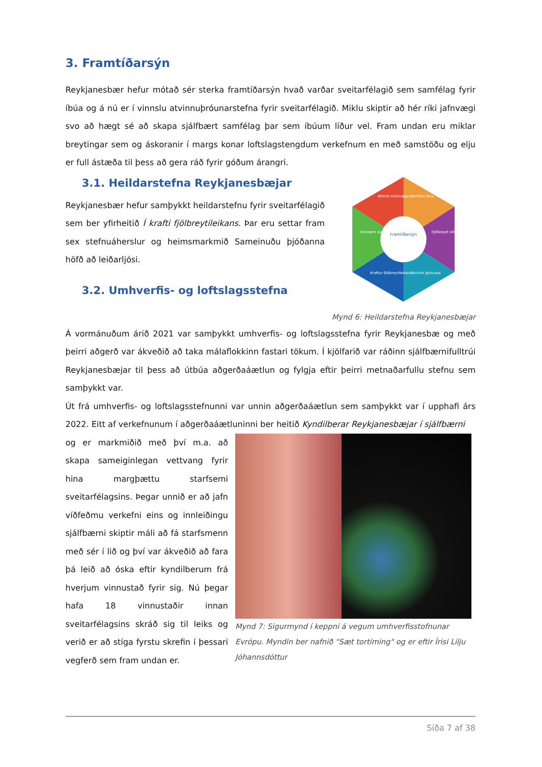3. Framtíðarsýn
Reykjanesbær hefur mótað sér sterka framtíðarsýn hvað varðar sveitarfélagið sem samfélag fyrir íbúa og á nú er í vinnslu atvinnuþróunarstefna fyrir sveitarfélagið. Miklu skiptir að hér ríki jafnvægi svo að hægt sé að skapa sjálfbært samfélag þar sem íbúum líður vel. Fram undan eru miklar breytingar sem og áskoranir í margs konar loftslagstengdum verkefnum en með samstöðu og elju er full ástæða til þess að gera ráð fyrir góðum árangri.
3.1. Heildarstefna Reykjanesbæjar
Reykjanesbær hefur samþykkt heildarstefnu fyrir sveitarfélagið sem ber yfirheitið Í krafti fjölbreytileikans. Þar eru settar fram sex stefnuáherslur og heimsmarkmið Sameinuðu þjóðanna höfð að leiðarljósi.
3.2. Umhverfis- og loftslagsstefna
Framtíðarsýn
Börnin mikilvægust
Vellíðan íbúa
Fjölbreytt störf
Skilvirk þjónusta
Kraftur fjölbreytileikans
Vistvænt samfélag
Mynd 6: Heildarstefna Reykjanesbæjar
Á vormánuðum árið 2021 var samþykkt umhverfis- og loftslagsstefna fyrir Reykjanesbæ og með þeirri aðgerð var ákveðið að taka málaflokkinn fastari tökum. Í kjölfarið var ráðinn sjálfbærnifulltrúi Reykjanesbæjar til þess að útbúa aðgerðaáætlun og fylgja eftir þeirri metnaðarfullu stefnu sem samþykkt var.
Út frá umhverfis- og loftslagsstefnunni var unnin aðgerðaáætlun sem samþykkt var í upphafi árs 2022. Eitt af verkefnunum í aðgerðaáætluninni ber heitið Kyndilberar Reykjanesbæjar í sjálfbærni
og er markmiðið með því m.a. að skapa sameiginlegan vettvang fyrir hina margþættu starfsemi sveitarfélagsins. Þegar unnið er að jafn víðfeðmu verkefni eins og innleiðingu sjálfbærni skiptir máli að fá starfsmenn með sér í lið og því var ákveðið að fara þá leið að óska eftir kyndilberum frá hverjum vinnustað fyrir sig. Nú þegar hafa 18 vinnustaðir innan sveitarfélagsins skráð sig til leiks og verið er að stíga fyrstu skrefin í þessari vegferð sem fram undan er.
Mynd 7: Sigurmynd í keppni á vegum umhverfisstofnunar Evrópu. Myndin ber nafnið "Sæt tortíming" og er eftir Írisi Lilju Jóhannsdóttur
Síða 7 af 38